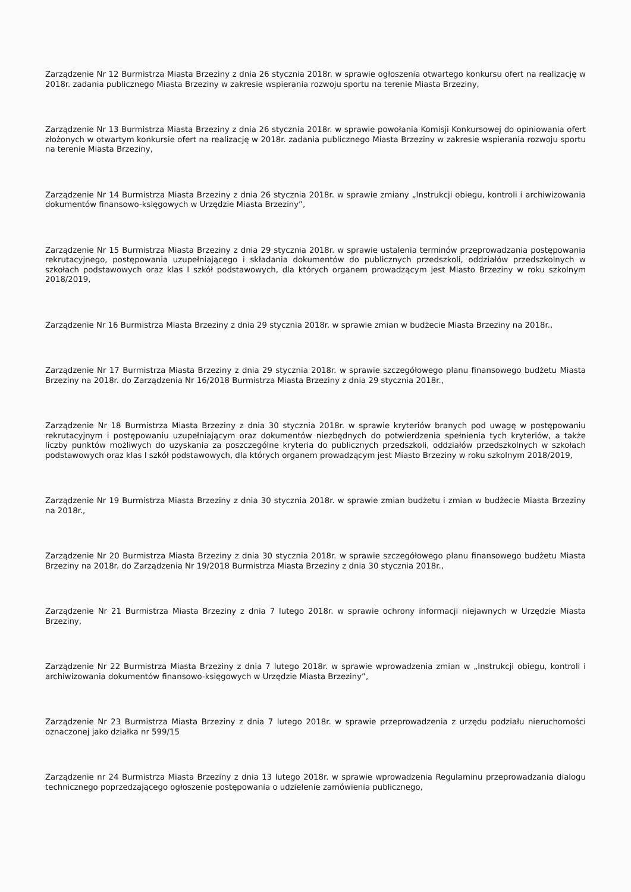Zarządzenie Nr 12 Burmistrza Miasta Brzeziny z dnia 26 stycznia 2018r. w sprawie ogłoszenia otwartego konkursu ofert na realizację w 2018r. zadania publicznego Miasta Brzeziny w zakresie wspierania rozwoju sportu na terenie Miasta Brzeziny,
Zarządzenie Nr 13 Burmistrza Miasta Brzeziny z dnia 26 stycznia 2018r. w sprawie powołania Komisji Konkursowej do opiniowania ofert złożonych w otwartym konkursie ofert na realizację w 2018r. zadania publicznego Miasta Brzeziny w zakresie wspierania rozwoju sportu na terenie Miasta Brzeziny,
Zarządzenie Nr 14 Burmistrza Miasta Brzeziny z dnia 26 stycznia 2018r. w sprawie zmiany „Instrukcji obiegu, kontroli i archiwizowania dokumentów finansowo-księgowych w Urzędzie Miasta Brzeziny”,
Zarządzenie Nr 15 Burmistrza Miasta Brzeziny z dnia 29 stycznia 2018r. w sprawie ustalenia terminów przeprowadzania postępowania rekrutacyjnego, postępowania uzupełniającego i składania dokumentów do publicznych przedszkoli, oddziałów przedszkolnych w szkołach podstawowych oraz klas I szkół podstawowych, dla których organem prowadzącym jest Miasto Brzeziny w roku szkolnym 2018/2019,
Zarządzenie Nr 16 Burmistrza Miasta Brzeziny z dnia 29 stycznia 2018r. w sprawie zmian w budżecie Miasta Brzeziny na 2018r.,
Zarządzenie Nr 17 Burmistrza Miasta Brzeziny z dnia 29 stycznia 2018r. w sprawie szczegółowego planu finansowego budżetu Miasta Brzeziny na 2018r. do Zarządzenia Nr 16/2018 Burmistrza Miasta Brzeziny z dnia 29 stycznia 2018r.,
Zarządzenie Nr 18 Burmistrza Miasta Brzeziny z dnia 30 stycznia 2018r. w sprawie kryteriów branych pod uwagę w postępowaniu rekrutacyjnym i postępowaniu uzupełniającym oraz dokumentów niezbędnych do potwierdzenia spełnienia tych kryteriów, a także liczby punktów możliwych do uzyskania za poszczególne kryteria do publicznych przedszkoli, oddziałów przedszkolnych w szkołach podstawowych oraz klas I szkół podstawowych, dla których organem prowadzącym jest Miasto Brzeziny w roku szkolnym 2018/2019,
Zarządzenie Nr 19 Burmistrza Miasta Brzeziny z dnia 30 stycznia 2018r. w sprawie zmian budżetu i zmian w budżecie Miasta Brzeziny na 2018r.,
Zarządzenie Nr 20 Burmistrza Miasta Brzeziny z dnia 30 stycznia 2018r. w sprawie szczegółowego planu finansowego budżetu Miasta Brzeziny na 2018r. do Zarządzenia Nr 19/2018 Burmistrza Miasta Brzeziny z dnia 30 stycznia 2018r.,
Zarządzenie Nr 21 Burmistrza Miasta Brzeziny z dnia 7 lutego 2018r. w sprawie ochrony informacji niejawnych w Urzędzie Miasta Brzeziny,
Zarządzenie Nr 22 Burmistrza Miasta Brzeziny z dnia 7 lutego 2018r. w sprawie wprowadzenia zmian w „Instrukcji obiegu, kontroli i archiwizowania dokumentów finansowo-księgowych w Urzędzie Miasta Brzeziny”,
Zarządzenie Nr 23 Burmistrza Miasta Brzeziny z dnia 7 lutego 2018r. w sprawie przeprowadzenia z urzędu podziału nieruchomości oznaczonej jako działka nr 599/15
Zarządzenie nr 24 Burmistrza Miasta Brzeziny z dnia 13 lutego 2018r. w sprawie wprowadzenia Regulaminu przeprowadzania dialogu technicznego poprzedzającego ogłoszenie postępowania o udzielenie zamówienia publicznego,